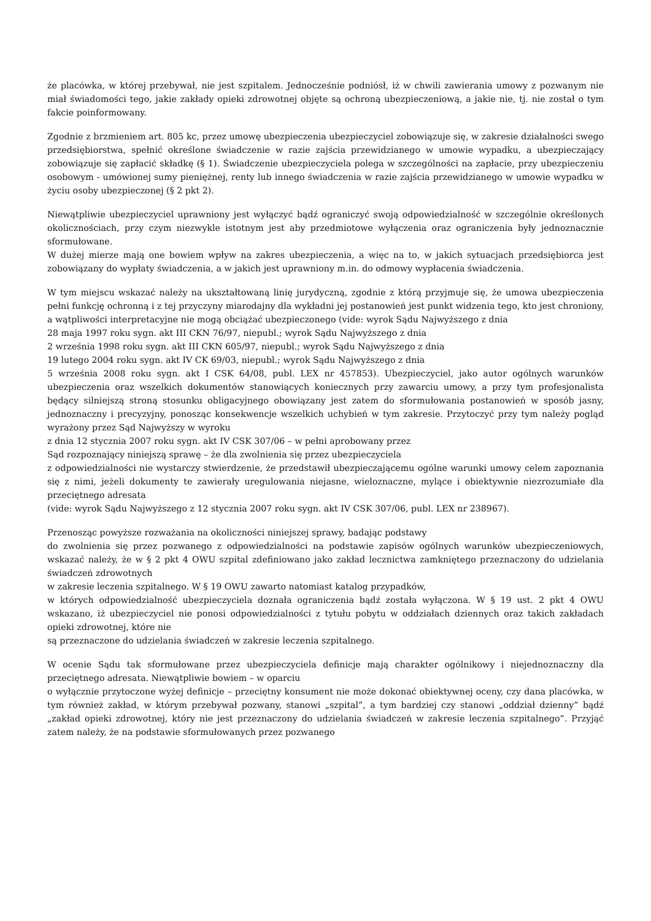że placówka, w której przebywał, nie jest szpitalem. Jednocześnie podniósł, iż w chwili zawierania umowy z pozwanym nie miał świadomości tego, jakie zakłady opieki zdrowotnej objęte są ochroną ubezpieczeniową, a jakie nie, tj. nie został o tym fakcie poinformowany.
Zgodnie z brzmieniem art. 805 kc, przez umowę ubezpieczenia ubezpieczyciel zobowiązuje się, w zakresie działalności swego przedsiębiorstwa, spełnić określone świadczenie w razie zajścia przewidzianego w umowie wypadku, a ubezpieczający zobowiązuje się zapłacić składkę (§ 1). Świadczenie ubezpieczyciela polega w szczególności na zapłacie, przy ubezpieczeniu osobowym - umówionej sumy pieniężnej, renty lub innego świadczenia w razie zajścia przewidzianego w umowie wypadku w życiu osoby ubezpieczonej (§ 2 pkt 2).
Niewątpliwie ubezpieczyciel uprawniony jest wyłączyć bądź ograniczyć swoją odpowiedzialność w szczególnie określonych okolicznościach, przy czym niezwykle istotnym jest aby przedmiotowe wyłączenia oraz ograniczenia były jednoznacznie sformułowane.
W dużej mierze mają one bowiem wpływ na zakres ubezpieczenia, a więc na to, w jakich sytuacjach przedsiębiorca jest zobowiązany do wypłaty świadczenia, a w jakich jest uprawniony m.in. do odmowy wypłacenia świadczenia.
W tym miejscu wskazać należy na ukształtowaną linię jurydyczną, zgodnie z którą przyjmuje się, że umowa ubezpieczenia pełni funkcję ochronną i z tej przyczyny miarodajny dla wykładni jej postanowień jest punkt widzenia tego, kto jest chroniony, a wątpliwości interpretacyjne nie mogą obciążać ubezpieczonego (vide: wyrok Sądu Najwyższego z dnia
28 maja 1997 roku sygn. akt III CKN 76/97, niepubl.; wyrok Sądu Najwyższego z dnia
2 września 1998 roku sygn. akt III CKN 605/97, niepubl.; wyrok Sądu Najwyższego z dnia
19 lutego 2004 roku sygn. akt IV CK 69/03, niepubl.; wyrok Sądu Najwyższego z dnia
5 września 2008 roku sygn. akt I CSK 64/08, publ. LEX nr 457853). Ubezpieczyciel, jako autor ogólnych warunków ubezpieczenia oraz wszelkich dokumentów stanowiących koniecznych przy zawarciu umowy, a przy tym profesjonalista będący silniejszą stroną stosunku obligacyjnego obowiązany jest zatem do sformułowania postanowień w sposób jasny, jednoznaczny i precyzyjny, ponosząc konsekwencje wszelkich uchybień w tym zakresie. Przytoczyć przy tym należy pogląd wyrażony przez Sąd Najwyższy w wyroku
z dnia 12 stycznia 2007 roku sygn. akt IV CSK 307/06 – w pełni aprobowany przez
Sąd rozpoznający niniejszą sprawę – że dla zwolnienia się przez ubezpieczyciela
z odpowiedzialności nie wystarczy stwierdzenie, że przedstawił ubezpieczającemu ogólne warunki umowy celem zapoznania się z nimi, jeżeli dokumenty te zawierały uregulowania niejasne, wieloznaczne, mylące i obiektywnie niezrozumiałe dla przeciętnego adresata
(vide: wyrok Sądu Najwyższego z 12 stycznia 2007 roku sygn. akt IV CSK 307/06, publ. LEX nr 238967).
Przenosząc powyższe rozważania na okoliczności niniejszej sprawy, badając podstawy
do zwolnienia się przez pozwanego z odpowiedzialności na podstawie zapisów ogólnych warunków ubezpieczeniowych, wskazać należy, że w § 2 pkt 4 OWU szpital zdefiniowano jako zakład lecznictwa zamkniętego przeznaczony do udzielania świadczeń zdrowotnych
w zakresie leczenia szpitalnego. W § 19 OWU zawarto natomiast katalog przypadków,
w których odpowiedzialność ubezpieczyciela doznała ograniczenia bądź została wyłączona. W § 19 ust. 2 pkt 4 OWU wskazano, iż ubezpieczyciel nie ponosi odpowiedzialności z tytułu pobytu w oddziałach dziennych oraz takich zakładach opieki zdrowotnej, które nie
są przeznaczone do udzielania świadczeń w zakresie leczenia szpitalnego.
W ocenie Sądu tak sformułowane przez ubezpieczyciela definicje mają charakter ogólnikowy i niejednoznaczny dla przeciętnego adresata. Niewątpliwie bowiem – w oparciu
o wyłącznie przytoczone wyżej definicje – przeciętny konsument nie może dokonać obiektywnej oceny, czy dana placówka, w tym również zakład, w którym przebywał pozwany, stanowi „szpital”, a tym bardziej czy stanowi „oddział dzienny” bądź „zakład opieki zdrowotnej, który nie jest przeznaczony do udzielania świadczeń w zakresie leczenia szpitalnego”. Przyjąć zatem należy, że na podstawie sformułowanych przez pozwanego